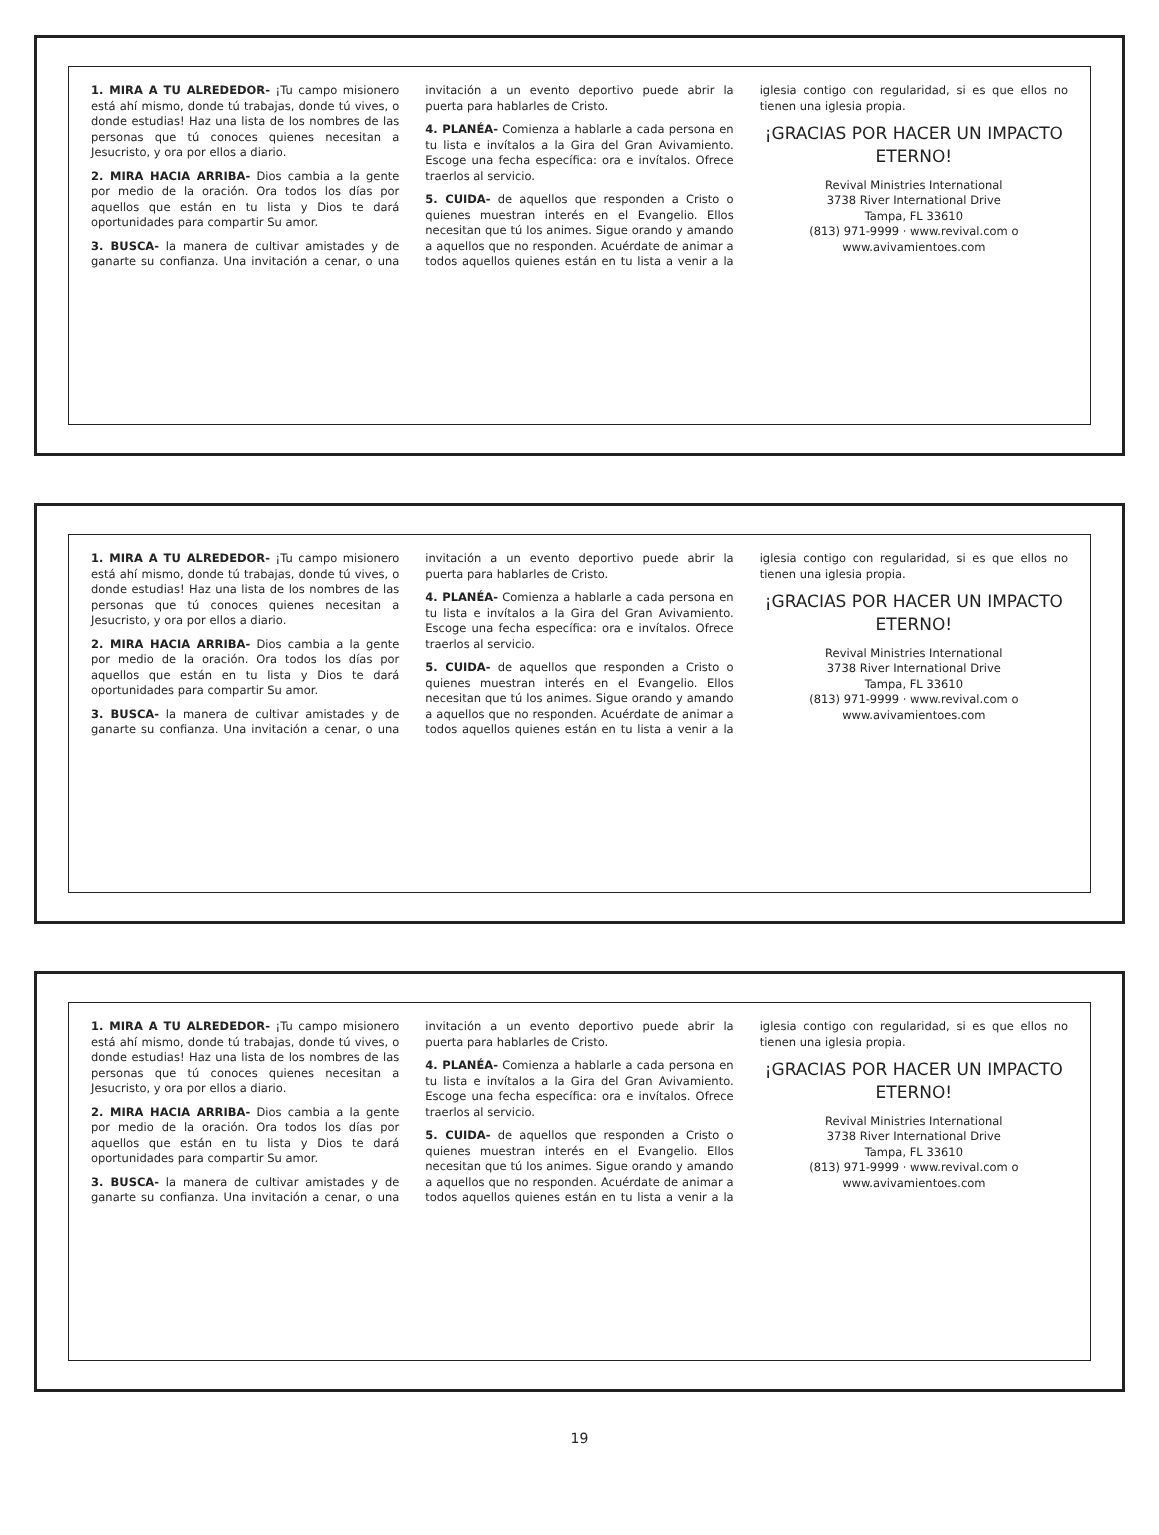1. MIRA A TU ALREDEDOR- ¡Tu campo misionero está ahí mismo, donde tú trabajas, donde tú vives, o donde estudias! Haz una lista de los nombres de las personas que tú conoces quienes necesitan a Jesucristo, y ora por ellos a diario.
2. MIRA HACIA ARRIBA- Dios cambia a la gente por medio de la oración. Ora todos los días por aquellos que están en tu lista y Dios te dará oportunidades para compartir Su amor.
3. BUSCA- la manera de cultivar amistades y de ganarte su confianza. Una invitación a cenar, o una invitación a un evento deportivo puede abrir la puerta para hablarles de Cristo.
4. PLANÉA- Comienza a hablarle a cada persona en tu lista e invítalos a la Gira del Gran Avivamiento. Escoge una fecha específica: ora e invítalos. Ofrece traerlos al servicio.
5. CUIDA- de aquellos que responden a Cristo o quienes muestran interés en el Evangelio. Ellos necesitan que tú los animes. Sigue orando y amando a aquellos que no responden. Acuérdate de animar a todos aquellos quienes están en tu lista a venir a la iglesia contigo con regularidad, si es que ellos no tienen una iglesia propia.
¡GRACIAS POR HACER UN IMPACTO ETERNO!
Revival Ministries International
3738 River International Drive
Tampa, FL 33610
(813) 971-9999 · www.revival.com o www.avivamientoes.com
1. MIRA A TU ALREDEDOR- ¡Tu campo misionero está ahí mismo, donde tú trabajas, donde tú vives, o donde estudias! Haz una lista de los nombres de las personas que tú conoces quienes necesitan a Jesucristo, y ora por ellos a diario.
2. MIRA HACIA ARRIBA- Dios cambia a la gente por medio de la oración. Ora todos los días por aquellos que están en tu lista y Dios te dará oportunidades para compartir Su amor.
3. BUSCA- la manera de cultivar amistades y de ganarte su confianza. Una invitación a cenar, o una invitación a un evento deportivo puede abrir la puerta para hablarles de Cristo.
4. PLANÉA- Comienza a hablarle a cada persona en tu lista e invítalos a la Gira del Gran Avivamiento. Escoge una fecha específica: ora e invítalos. Ofrece traerlos al servicio.
5. CUIDA- de aquellos que responden a Cristo o quienes muestran interés en el Evangelio. Ellos necesitan que tú los animes. Sigue orando y amando a aquellos que no responden. Acuérdate de animar a todos aquellos quienes están en tu lista a venir a la iglesia contigo con regularidad, si es que ellos no tienen una iglesia propia.
¡GRACIAS POR HACER UN IMPACTO ETERNO!
Revival Ministries International
3738 River International Drive
Tampa, FL 33610
(813) 971-9999 · www.revival.com o www.avivamientoes.com
1. MIRA A TU ALREDEDOR- ¡Tu campo misionero está ahí mismo, donde tú trabajas, donde tú vives, o donde estudias! Haz una lista de los nombres de las personas que tú conoces quienes necesitan a Jesucristo, y ora por ellos a diario.
2. MIRA HACIA ARRIBA- Dios cambia a la gente por medio de la oración. Ora todos los días por aquellos que están en tu lista y Dios te dará oportunidades para compartir Su amor.
3. BUSCA- la manera de cultivar amistades y de ganarte su confianza. Una invitación a cenar, o una invitación a un evento deportivo puede abrir la puerta para hablarles de Cristo.
4. PLANÉA- Comienza a hablarle a cada persona en tu lista e invítalos a la Gira del Gran Avivamiento. Escoge una fecha específica: ora e invítalos. Ofrece traerlos al servicio.
5. CUIDA- de aquellos que responden a Cristo o quienes muestran interés en el Evangelio. Ellos necesitan que tú los animes. Sigue orando y amando a aquellos que no responden. Acuérdate de animar a todos aquellos quienes están en tu lista a venir a la iglesia contigo con regularidad, si es que ellos no tienen una iglesia propia.
¡GRACIAS POR HACER UN IMPACTO ETERNO!
Revival Ministries International
3738 River International Drive
Tampa, FL 33610
(813) 971-9999 · www.revival.com o www.avivamientoes.com
19